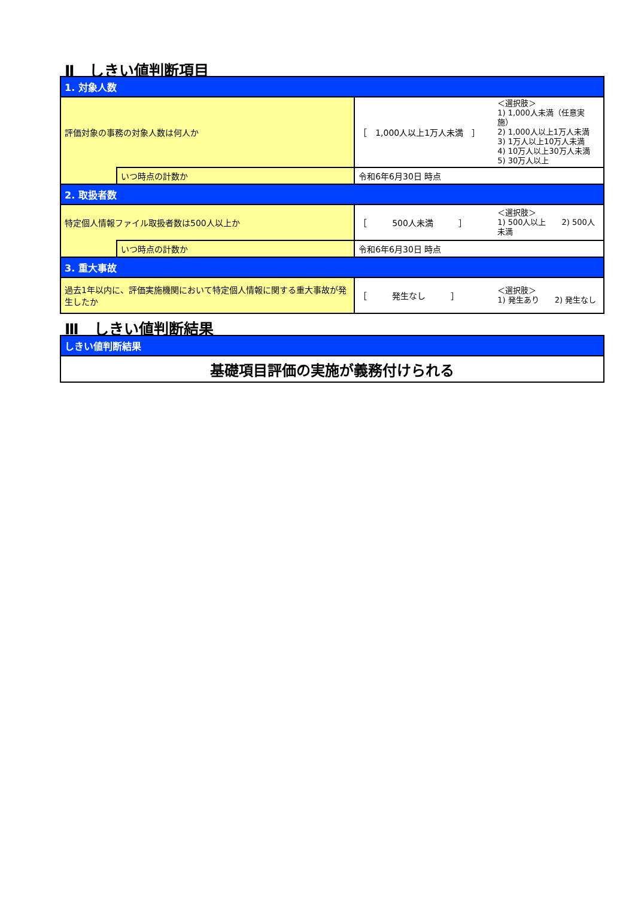Ⅱ　しきい値判断項目
| 1. 対象人数 | | | |
| 評価対象の事務の対象人数は何人か | | ［ 1,000人以上1万人未満 ］ | ＜選択肢＞ 1) 1,000人未満（任意実施） 2) 1,000人以上1万人未満 3) 1万人以上10万人未満 4) 10万人以上30万人未満 5) 30万人以上 |
| | いつ時点の計数か | 令和6年6月30日 時点 | |
| 2. 取扱者数 | | | |
| 特定個人情報ファイル取扱者数は500人以上か | | ［ 500人未満 ］ | ＜選択肢＞ 1) 500人以上 2) 500人未満 |
| | いつ時点の計数か | 令和6年6月30日 時点 | |
| 3. 重大事故 | | | |
| 過去1年以内に、評価実施機関において特定個人情報に関する重大事故が発生したか | | ［ 発生なし ］ | ＜選択肢＞ 1) 発生あり 2) 発生なし |
Ⅲ　しきい値判断結果
| しきい値判断結果 |
| 基礎項目評価の実施が義務付けられる |